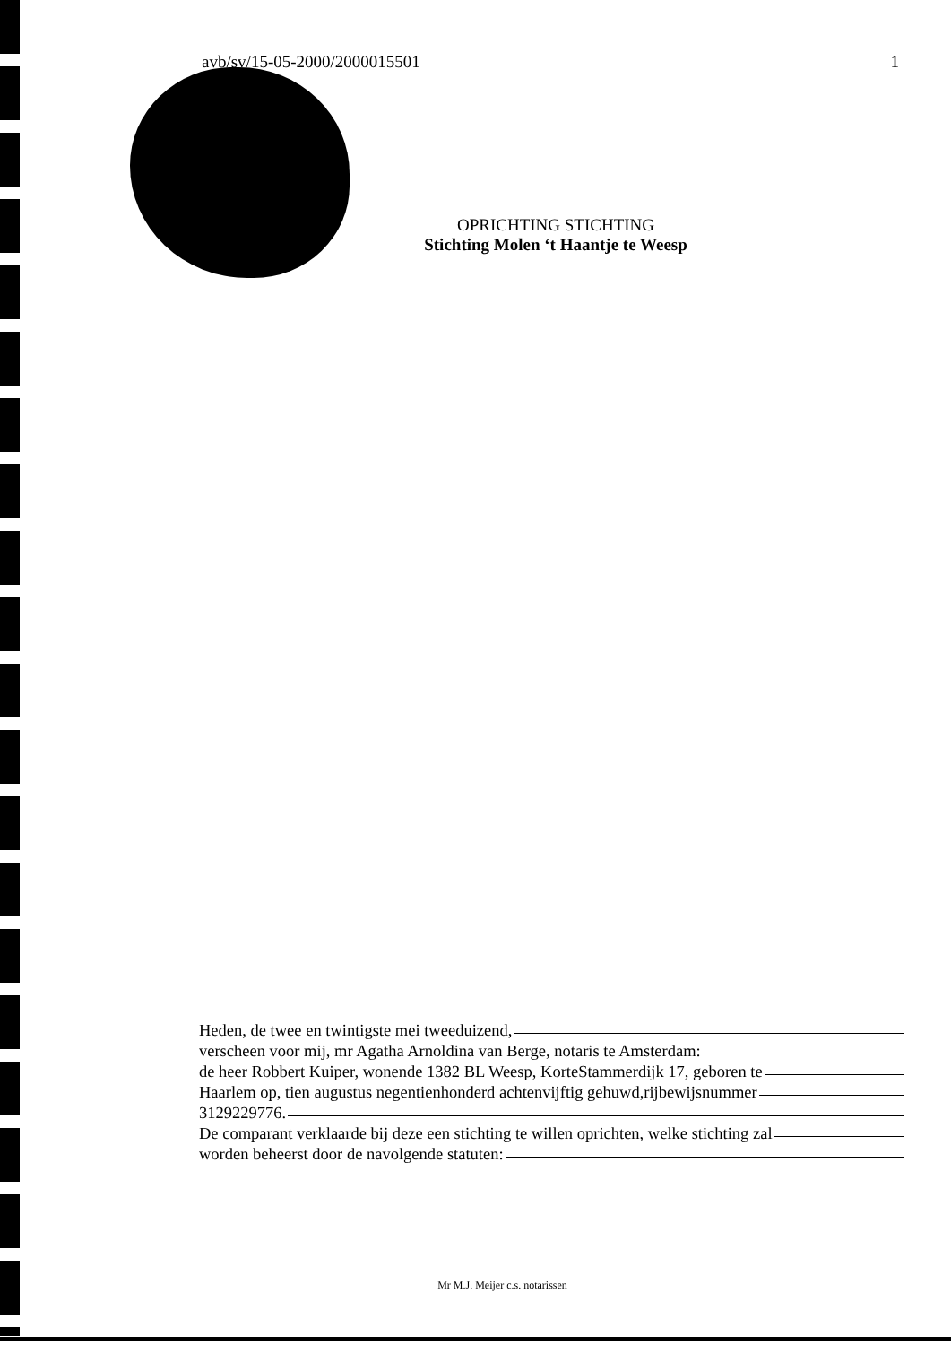avb/sv/15-05-2000/2000015501 1
OPRICHTING STICHTING
Stichting Molen ‘t Haantje te Weesp
Heden, de twee en twintigste mei tweeduizend,
verscheen voor mij, mr Agatha Arnoldina van Berge, notaris te Amsterdam:
de heer Robbert Kuiper, wonende 1382 BL Weesp, KorteStammerdijk 17, geboren te
Haarlem op, tien augustus negentienhonderd achtenvijftig gehuwd,rijbewijsnummer
3129229776.
De comparant verklaarde bij deze een stichting te willen oprichten, welke stichting zal
worden beheerst door de navolgende statuten:
Mr M.J. Meijer c.s. notarissen